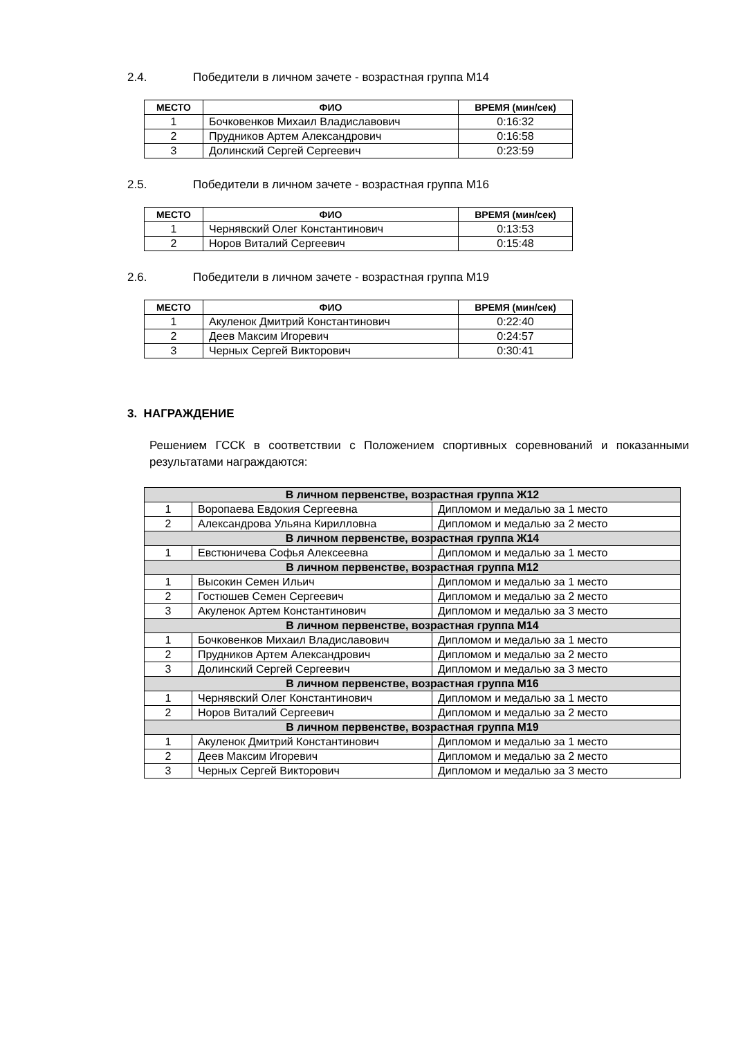2.4. Победители в личном зачете - возрастная группа М14
| МЕСТО | ФИО | ВРЕМЯ (мин/сек) |
| --- | --- | --- |
| 1 | Бочковенков Михаил Владиславович | 0:16:32 |
| 2 | Прудников Артем Александрович | 0:16:58 |
| 3 | Долинский Сергей Сергеевич | 0:23:59 |
2.5. Победители в личном зачете - возрастная группа М16
| МЕСТО | ФИО | ВРЕМЯ (мин/сек) |
| --- | --- | --- |
| 1 | Чернявский Олег Константинович | 0:13:53 |
| 2 | Норов Виталий Сергеевич | 0:15:48 |
2.6. Победители в личном зачете - возрастная группа М19
| МЕСТО | ФИО | ВРЕМЯ (мин/сек) |
| --- | --- | --- |
| 1 | Акуленок Дмитрий Константинович | 0:22:40 |
| 2 | Деев Максим Игоревич | 0:24:57 |
| 3 | Черных Сергей Викторович | 0:30:41 |
3. НАГРАЖДЕНИЕ
Решением ГССК в соответствии с Положением спортивных соревнований и показанными результатами награждаются:
| В личном первенстве, возрастная группа Ж12 | | |
| 1 | Воропаева Евдокия Сергеевна | Дипломом и медалью за 1 место |
| 2 | Александрова Ульяна Кирилловна | Дипломом и медалью за 2 место |
| В личном первенстве, возрастная группа Ж14 | | |
| 1 | Евстюничева Софья Алексеевна | Дипломом и медалью за 1 место |
| В личном первенстве, возрастная группа М12 | | |
| 1 | Высокин Семен Ильич | Дипломом и медалью за 1 место |
| 2 | Гостюшев Семен Сергеевич | Дипломом и медалью за 2 место |
| 3 | Акуленок Артем Константинович | Дипломом и медалью за 3 место |
| В личном первенстве, возрастная группа М14 | | |
| 1 | Бочковенков Михаил Владиславович | Дипломом и медалью за 1 место |
| 2 | Прудников Артем Александрович | Дипломом и медалью за 2 место |
| 3 | Долинский Сергей Сергеевич | Дипломом и медалью за 3 место |
| В личном первенстве, возрастная группа М16 | | |
| 1 | Чернявский Олег Константинович | Дипломом и медалью за 1 место |
| 2 | Норов Виталий Сергеевич | Дипломом и медалью за 2 место |
| В личном первенстве, возрастная группа М19 | | |
| 1 | Акуленок Дмитрий Константинович | Дипломом и медалью за 1 место |
| 2 | Деев Максим Игоревич | Дипломом и медалью за 2 место |
| 3 | Черных Сергей Викторович | Дипломом и медалью за 3 место |